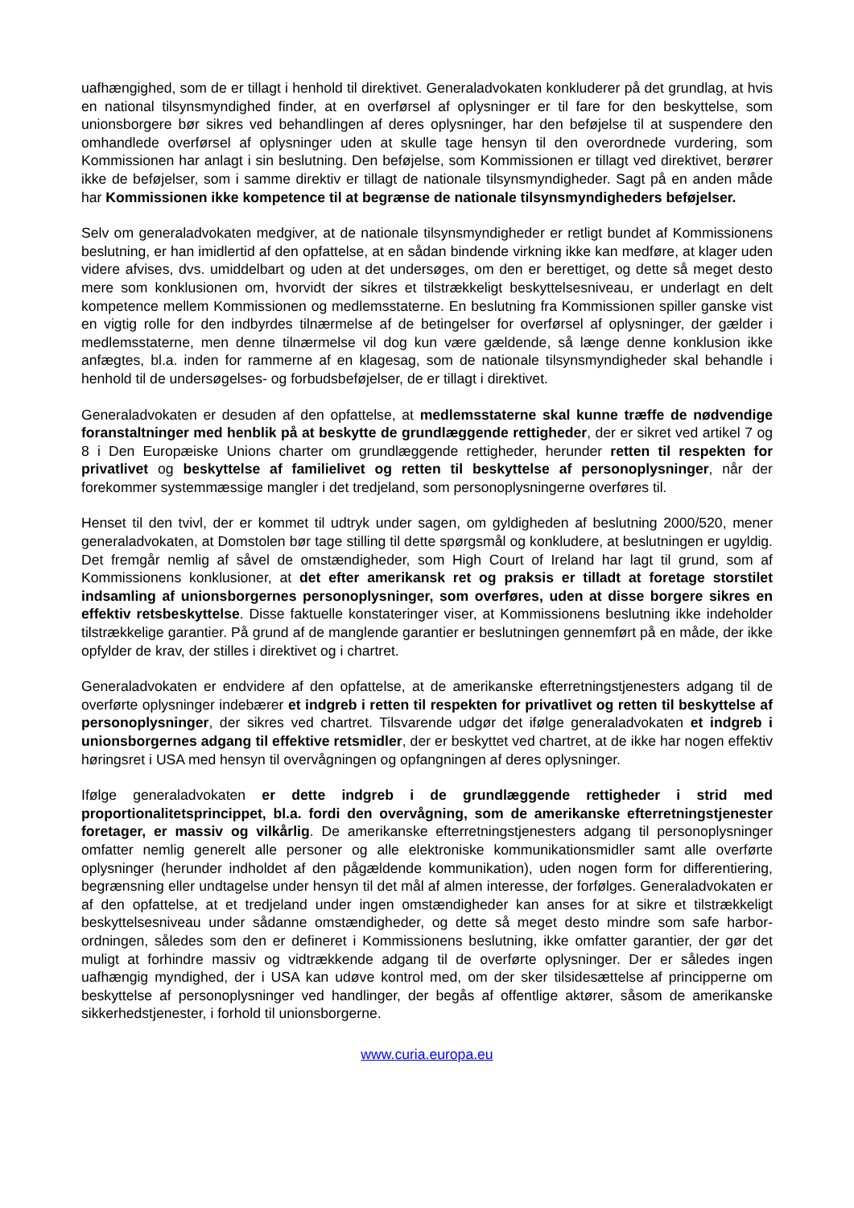uafhængighed, som de er tillagt i henhold til direktivet. Generaladvokaten konkluderer på det grundlag, at hvis en national tilsynsmyndighed finder, at en overførsel af oplysninger er til fare for den beskyttelse, som unionsborgere bør sikres ved behandlingen af deres oplysninger, har den beføjelse til at suspendere den omhandlede overførsel af oplysninger uden at skulle tage hensyn til den overordnede vurdering, som Kommissionen har anlagt i sin beslutning. Den beføjelse, som Kommissionen er tillagt ved direktivet, berører ikke de beføjelser, som i samme direktiv er tillagt de nationale tilsynsmyndigheder. Sagt på en anden måde har Kommissionen ikke kompetence til at begrænse de nationale tilsynsmyndigheders beføjelser.
Selv om generaladvokaten medgiver, at de nationale tilsynsmyndigheder er retligt bundet af Kommissionens beslutning, er han imidlertid af den opfattelse, at en sådan bindende virkning ikke kan medføre, at klager uden videre afvises, dvs. umiddelbart og uden at det undersøges, om den er berettiget, og dette så meget desto mere som konklusionen om, hvorvidt der sikres et tilstrækkeligt beskyttelsesniveau, er underlagt en delt kompetence mellem Kommissionen og medlemsstaterne. En beslutning fra Kommissionen spiller ganske vist en vigtig rolle for den indbyrdes tilnærmelse af de betingelser for overførsel af oplysninger, der gælder i medlemsstaterne, men denne tilnærmelse vil dog kun være gældende, så længe denne konklusion ikke anfægtes, bl.a. inden for rammerne af en klagesag, som de nationale tilsynsmyndigheder skal behandle i henhold til de undersøgelses- og forbudsbeføjelser, de er tillagt i direktivet.
Generaladvokaten er desuden af den opfattelse, at medlemsstaterne skal kunne træffe de nødvendige foranstaltninger med henblik på at beskytte de grundlæggende rettigheder, der er sikret ved artikel 7 og 8 i Den Europæiske Unions charter om grundlæggende rettigheder, herunder retten til respekten for privatlivet og beskyttelse af familielivet og retten til beskyttelse af personoplysninger, når der forekommer systemmæssige mangler i det tredjeland, som personoplysningerne overføres til.
Henset til den tvivl, der er kommet til udtryk under sagen, om gyldigheden af beslutning 2000/520, mener generaladvokaten, at Domstolen bør tage stilling til dette spørgsmål og konkludere, at beslutningen er ugyldig. Det fremgår nemlig af såvel de omstændigheder, som High Court of Ireland har lagt til grund, som af Kommissionens konklusioner, at det efter amerikansk ret og praksis er tilladt at foretage storstilet indsamling af unionsborgernes personoplysninger, som overføres, uden at disse borgere sikres en effektiv retsbeskyttelse. Disse faktuelle konstateringer viser, at Kommissionens beslutning ikke indeholder tilstrækkelige garantier. På grund af de manglende garantier er beslutningen gennemført på en måde, der ikke opfylder de krav, der stilles i direktivet og i chartret.
Generaladvokaten er endvidere af den opfattelse, at de amerikanske efterretningstjenesters adgang til de overførte oplysninger indebærer et indgreb i retten til respekten for privatlivet og retten til beskyttelse af personoplysninger, der sikres ved chartret. Tilsvarende udgør det ifølge generaladvokaten et indgreb i unionsborgernes adgang til effektive retsmidler, der er beskyttet ved chartret, at de ikke har nogen effektiv høringsret i USA med hensyn til overvågningen og opfangningen af deres oplysninger.
Ifølge generaladvokaten er dette indgreb i de grundlæggende rettigheder i strid med proportionalitetsprincippet, bl.a. fordi den overvågning, som de amerikanske efterretningstjenester foretager, er massiv og vilkårlig. De amerikanske efterretningstjenesters adgang til personoplysninger omfatter nemlig generelt alle personer og alle elektroniske kommunikationsmidler samt alle overførte oplysninger (herunder indholdet af den pågældende kommunikation), uden nogen form for differentiering, begrænsning eller undtagelse under hensyn til det mål af almen interesse, der forfølges. Generaladvokaten er af den opfattelse, at et tredjeland under ingen omstændigheder kan anses for at sikre et tilstrækkeligt beskyttelsesniveau under sådanne omstændigheder, og dette så meget desto mindre som safe harbor-ordningen, således som den er defineret i Kommissionens beslutning, ikke omfatter garantier, der gør det muligt at forhindre massiv og vidtrækkende adgang til de overførte oplysninger. Der er således ingen uafhængig myndighed, der i USA kan udøve kontrol med, om der sker tilsidesættelse af principperne om beskyttelse af personoplysninger ved handlinger, der begås af offentlige aktører, såsom de amerikanske sikkerhedstjenester, i forhold til unionsborgerne.
www.curia.europa.eu